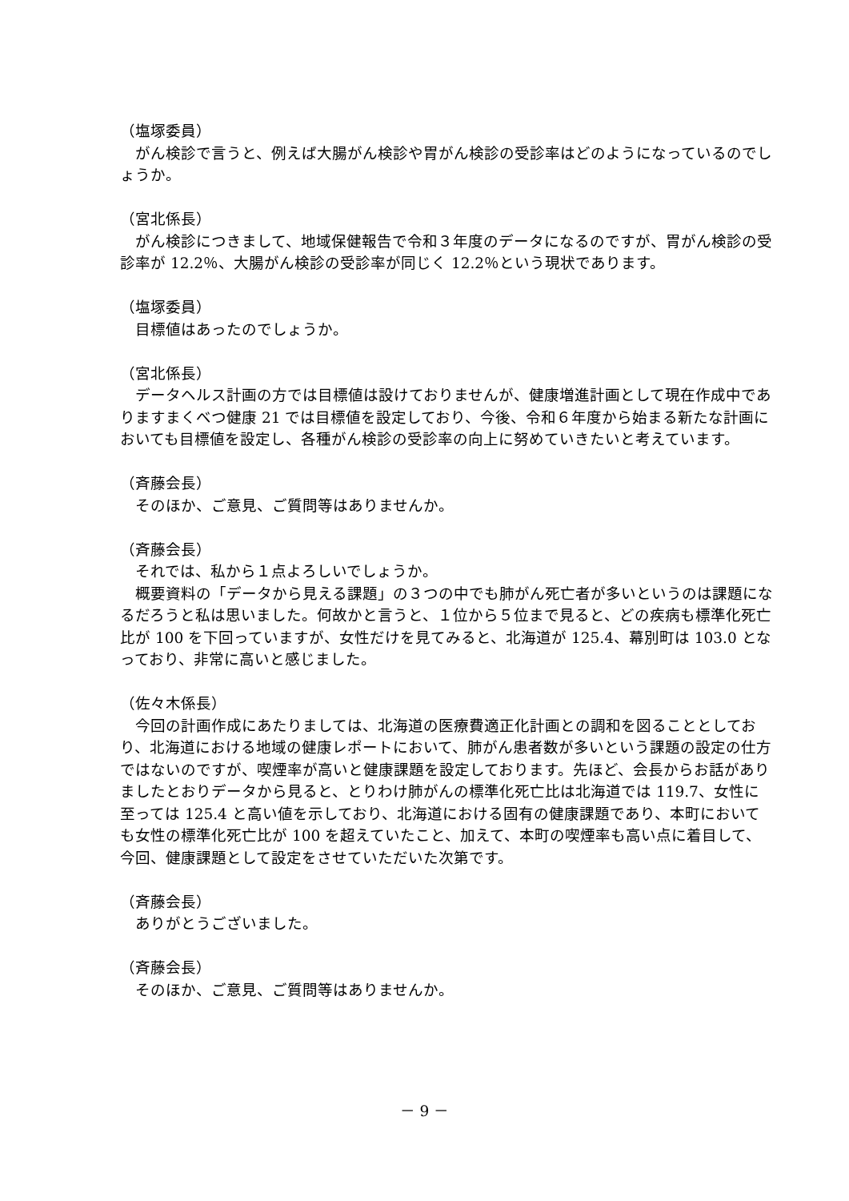（塩塚委員）
がん検診で言うと、例えば大腸がん検診や胃がん検診の受診率はどのようになっているのでしょうか。
（宮北係長）
がん検診につきまして、地域保健報告で令和３年度のデータになるのですが、胃がん検診の受診率が 12.2％、大腸がん検診の受診率が同じく 12.2％という現状であります。
（塩塚委員）
目標値はあったのでしょうか。
（宮北係長）
データヘルス計画の方では目標値は設けておりませんが、健康増進計画として現在作成中でありますまくべつ健康 21 では目標値を設定しており、今後、令和６年度から始まる新たな計画においても目標値を設定し、各種がん検診の受診率の向上に努めていきたいと考えています。
（斉藤会長）
そのほか、ご意見、ご質問等はありませんか。
（斉藤会長）
それでは、私から１点よろしいでしょうか。
概要資料の「データから見える課題」の３つの中でも肺がん死亡者が多いというのは課題になるだろうと私は思いました。何故かと言うと、１位から５位まで見ると、どの疾病も標準化死亡比が 100 を下回っていますが、女性だけを見てみると、北海道が 125.4、幕別町は 103.0 となっており、非常に高いと感じました。
（佐々木係長）
今回の計画作成にあたりましては、北海道の医療費適正化計画との調和を図ることとしており、北海道における地域の健康レポートにおいて、肺がん患者数が多いという課題の設定の仕方ではないのですが、喫煙率が高いと健康課題を設定しております。先ほど、会長からお話がありましたとおりデータから見ると、とりわけ肺がんの標準化死亡比は北海道では 119.7、女性に至っては 125.4 と高い値を示しており、北海道における固有の健康課題であり、本町においても女性の標準化死亡比が 100 を超えていたこと、加えて、本町の喫煙率も高い点に着目して、今回、健康課題として設定をさせていただいた次第です。
（斉藤会長）
ありがとうございました。
（斉藤会長）
そのほか、ご意見、ご質問等はありませんか。
－ 9 －